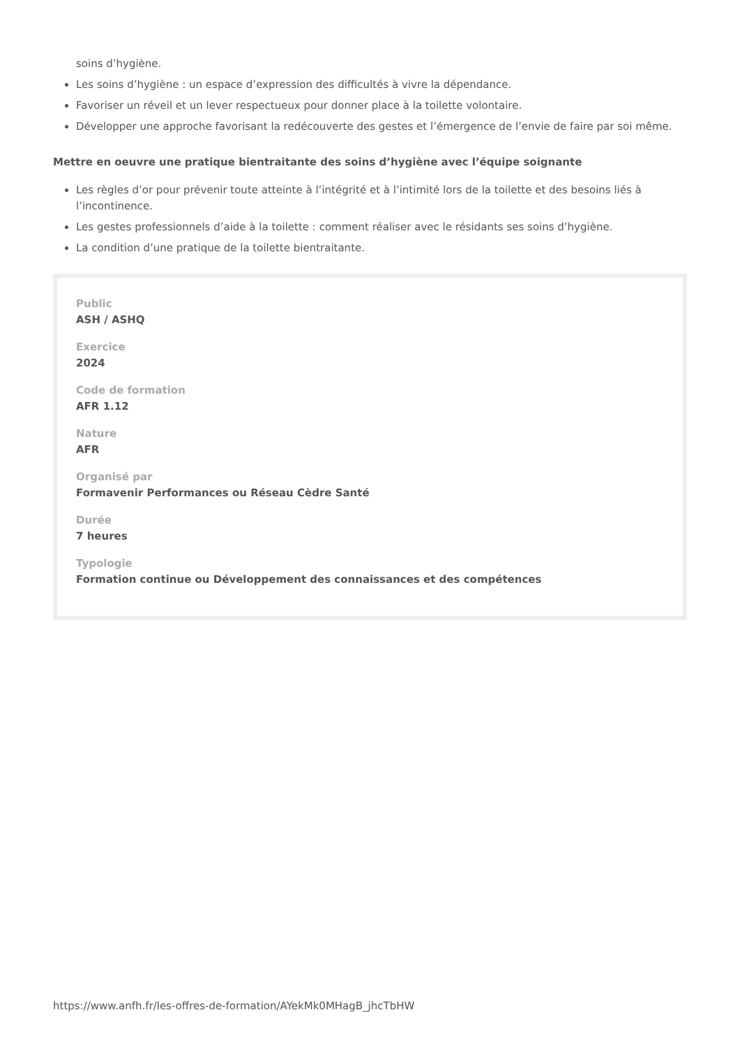soins d’hygiène.
Les soins d’hygiène : un espace d’expression des difficultés à vivre la dépendance.
Favoriser un réveil et un lever respectueux pour donner place à la toilette volontaire.
Développer une approche favorisant la redécouverte des gestes et l’émergence de l’envie de faire par soi même.
Mettre en oeuvre une pratique bientraitante des soins d’hygiène avec l’équipe soignante
Les règles d’or pour prévenir toute atteinte à l’intégrité et à l’intimité lors de la toilette et des besoins liés à l’incontinence.
Les gestes professionnels d’aide à la toilette : comment réaliser avec le résidants ses soins d’hygiène.
La condition d’une pratique de la toilette bientraitante.
Public
ASH / ASHQ
Exercice
2024
Code de formation
AFR 1.12
Nature
AFR
Organisé par
Formavenir Performances ou Réseau Cèdre Santé
Durée
7 heures
Typologie
Formation continue ou Développement des connaissances et des compétences
https://www.anfh.fr/les-offres-de-formation/AYekMk0MHagB_jhcTbHW